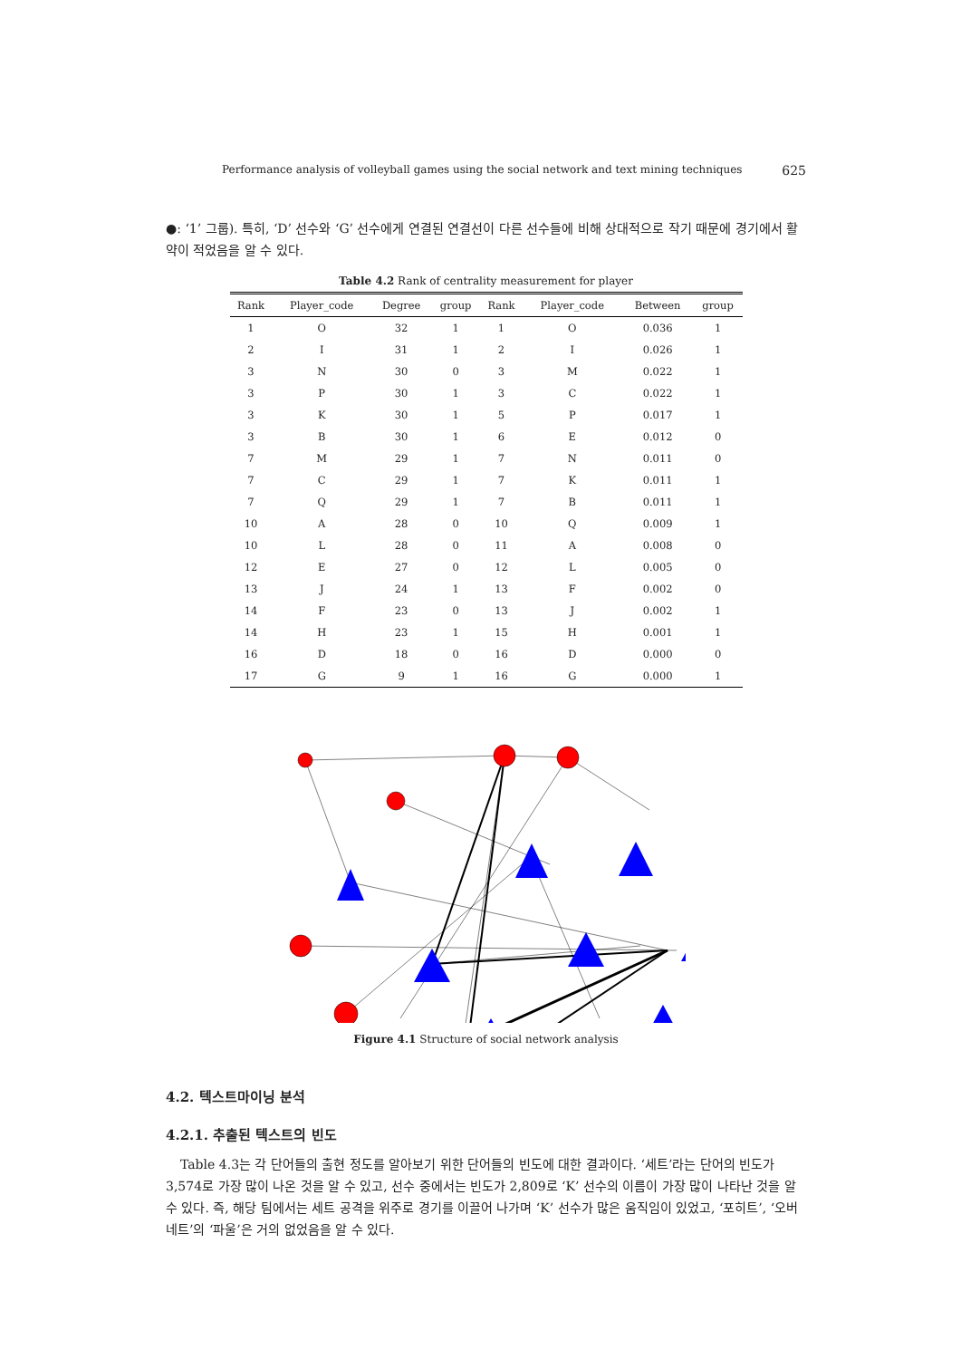Performance analysis of volleyball games using the social network and text mining techniques 625
●: ‘1’ 그룹). 특히, ‘D’ 선수와 ‘G’ 선수에게 연결된 연결선이 다른 선수들에 비해 상대적으로 작기 때문에 경기에서 활약이 적었음을 알 수 있다.
Table 4.2 Rank of centrality measurement for player
| Rank | Player_code | Degree | group | Rank | Player_code | Between | group |
| --- | --- | --- | --- | --- | --- | --- | --- |
| 1 | O | 32 | 1 | 1 | O | 0.036 | 1 |
| 2 | I | 31 | 1 | 2 | I | 0.026 | 1 |
| 3 | N | 30 | 0 | 3 | M | 0.022 | 1 |
| 3 | P | 30 | 1 | 3 | C | 0.022 | 1 |
| 3 | K | 30 | 1 | 5 | P | 0.017 | 1 |
| 3 | B | 30 | 1 | 6 | E | 0.012 | 0 |
| 7 | M | 29 | 1 | 7 | N | 0.011 | 0 |
| 7 | C | 29 | 1 | 7 | K | 0.011 | 1 |
| 7 | Q | 29 | 1 | 7 | B | 0.011 | 1 |
| 10 | A | 28 | 0 | 10 | Q | 0.009 | 1 |
| 10 | L | 28 | 0 | 11 | A | 0.008 | 0 |
| 12 | E | 27 | 0 | 12 | L | 0.005 | 0 |
| 13 | J | 24 | 1 | 13 | F | 0.002 | 0 |
| 14 | F | 23 | 0 | 13 | J | 0.002 | 1 |
| 14 | H | 23 | 1 | 15 | H | 0.001 | 1 |
| 16 | D | 18 | 0 | 16 | D | 0.000 | 0 |
| 17 | G | 9 | 1 | 16 | G | 0.000 | 1 |
Figure 4.1 Structure of social network analysis
4.2. 텍스트마이닝 분석
4.2.1. 추출된 텍스트의 빈도
Table 4.3는 각 단어들의 출현 정도를 알아보기 위한 단어들의 빈도에 대한 결과이다. ‘세트’라는 단어의 빈도가 3,574로 가장 많이 나온 것을 알 수 있고, 선수 중에서는 빈도가 2,809로 ‘K’ 선수의 이름이 가장 많이 나타난 것을 알 수 있다. 즉, 해당 팀에서는 세트 공격을 위주로 경기를 이끌어 나가며 ‘K’ 선수가 많은 움직임이 있었고, ‘포히트’, ‘오버네트’의 ‘파울’은 거의 없었음을 알 수 있다.